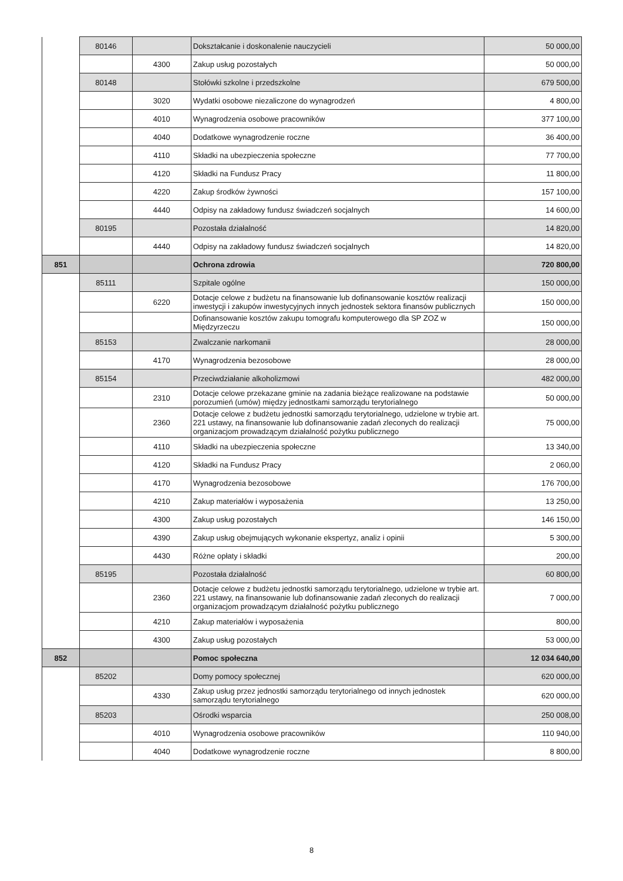| | 80146 | | Dokształcanie i doskonalenie nauczycieli | 50 000,00 |
| | | 4300 | Zakup usług pozostałych | 50 000,00 |
| | 80148 | | Stołówki szkolne i przedszkolne | 679 500,00 |
| | | 3020 | Wydatki osobowe niezaliczone do wynagrodzeń | 4 800,00 |
| | | 4010 | Wynagrodzenia osobowe pracowników | 377 100,00 |
| | | 4040 | Dodatkowe wynagrodzenie roczne | 36 400,00 |
| | | 4110 | Składki na ubezpieczenia społeczne | 77 700,00 |
| | | 4120 | Składki na Fundusz Pracy | 11 800,00 |
| | | 4220 | Zakup środków żywności | 157 100,00 |
| | | 4440 | Odpisy na zakładowy fundusz świadczeń socjalnych | 14 600,00 |
| | 80195 | | Pozostała działalność | 14 820,00 |
| | | 4440 | Odpisy na zakładowy fundusz świadczeń socjalnych | 14 820,00 |
| 851 | | | Ochrona zdrowia | 720 800,00 |
| | 85111 | | Szpitale ogólne | 150 000,00 |
| | | 6220 | Dotacje celowe z budżetu na finansowanie lub dofinansowanie kosztów realizacji inwestycji i zakupów inwestycyjnych innych jednostek sektora finansów publicznych | 150 000,00 |
| | | | Dofinansowanie kosztów zakupu tomografu komputerowego dla SP ZOZ w Międzyrzeczu | 150 000,00 |
| | 85153 | | Zwalczanie narkomanii | 28 000,00 |
| | | 4170 | Wynagrodzenia bezosobowe | 28 000,00 |
| | 85154 | | Przeciwdziałanie alkoholizmowi | 482 000,00 |
| | | 2310 | Dotacje celowe przekazane gminie na zadania bieżące realizowane na podstawie porozumień (umów) między jednostkami samorządu terytorialnego | 50 000,00 |
| | | 2360 | Dotacje celowe z budżetu jednostki samorządu terytorialnego, udzielone w trybie art. 221 ustawy, na finansowanie lub dofinansowanie zadań zleconych do realizacji organizacjom prowadzącym działalność pożytku publicznego | 75 000,00 |
| | | 4110 | Składki na ubezpieczenia społeczne | 13 340,00 |
| | | 4120 | Składki na Fundusz Pracy | 2 060,00 |
| | | 4170 | Wynagrodzenia bezosobowe | 176 700,00 |
| | | 4210 | Zakup materiałów i wyposażenia | 13 250,00 |
| | | 4300 | Zakup usług pozostałych | 146 150,00 |
| | | 4390 | Zakup usług obejmujących wykonanie ekspertyz, analiz i opinii | 5 300,00 |
| | | 4430 | Różne opłaty i składki | 200,00 |
| | 85195 | | Pozostała działalność | 60 800,00 |
| | | 2360 | Dotacje celowe z budżetu jednostki samorządu terytorialnego, udzielone w trybie art. 221 ustawy, na finansowanie lub dofinansowanie zadań zleconych do realizacji organizacjom prowadzącym działalność pożytku publicznego | 7 000,00 |
| | | 4210 | Zakup materiałów i wyposażenia | 800,00 |
| | | 4300 | Zakup usług pozostałych | 53 000,00 |
| 852 | | | Pomoc społeczna | 12 034 640,00 |
| | 85202 | | Domy pomocy społecznej | 620 000,00 |
| | | 4330 | Zakup usług przez jednostki samorządu terytorialnego od innych jednostek samorządu terytorialnego | 620 000,00 |
| | 85203 | | Ośrodki wsparcia | 250 008,00 |
| | | 4010 | Wynagrodzenia osobowe pracowników | 110 940,00 |
| | | 4040 | Dodatkowe wynagrodzenie roczne | 8 800,00 |
8